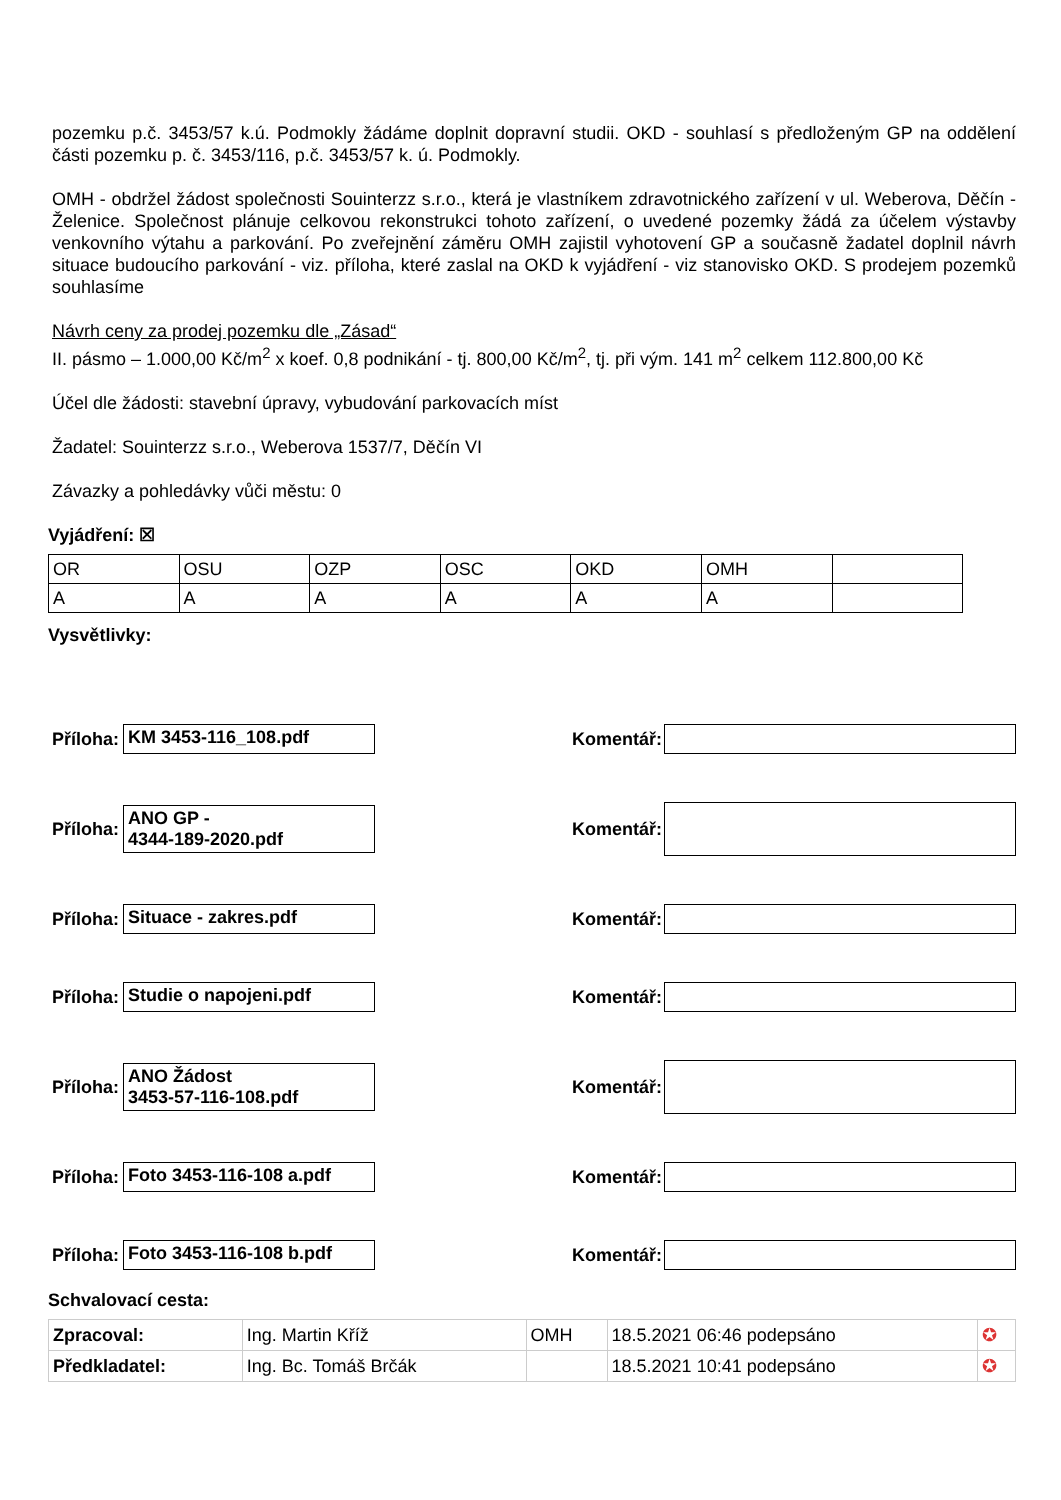pozemku p.č. 3453/57 k.ú. Podmokly žádáme doplnit dopravní studii. OKD - souhlasí s předloženým GP na oddělení části pozemku p. č. 3453/116, p.č. 3453/57 k. ú. Podmokly.
OMH - obdržel žádost společnosti Souinterzz s.r.o., která je vlastníkem zdravotnického zařízení v ul. Weberova, Děčín - Želenice. Společnost plánuje celkovou rekonstrukci tohoto zařízení, o uvedené pozemky žádá za účelem výstavby venkovního výtahu a parkování. Po zveřejnění záměru OMH zajistil vyhotovení GP a současně žadatel doplnil návrh situace budoucího parkování - viz. příloha, které zaslal na OKD k vyjádření - viz stanovisko OKD. S prodejem pozemků souhlasíme
Návrh ceny za prodej pozemku dle „Zásad“
II. pásmo – 1.000,00 Kč/m<sup>2</sup> x koef. 0,8 podnikání - tj. 800,00 Kč/m<sup>2</sup>, tj. při vým. 141 m<sup>2</sup> celkem 112.800,00 Kč
Účel dle žádosti: stavební úpravy, vybudování parkovacích míst
Žadatel: Souinterzz s.r.o., Weberova 1537/7, Děčín VI
Závazky a pohledávky vůči městu: 0
Vyjádření: ☒
| OR | OSU | OZP | OSC | OKD | OMH | |
| A | A | A | A | A | A | |
Vysvětlivky:
Příloha:
KM 3453-116_108.pdf
Komentář:
Příloha:
ANO GP -
4344-189-2020.pdf
Komentář:
Příloha:
Situace - zakres.pdf
Komentář:
Příloha:
Studie o napojeni.pdf
Komentář:
Příloha:
ANO Žádost
3453-57-116-108.pdf
Komentář:
Příloha:
Foto 3453-116-108 a.pdf
Komentář:
Příloha:
Foto 3453-116-108 b.pdf
Komentář:
Schvalovací cesta:
| Zpracoval: | Ing. Martin Kříž | OMH | 18.5.2021 06:46 podepsáno | ✪ |
| Předkladatel: | Ing. Bc. Tomáš Brčák | | 18.5.2021 10:41 podepsáno | ✪ |